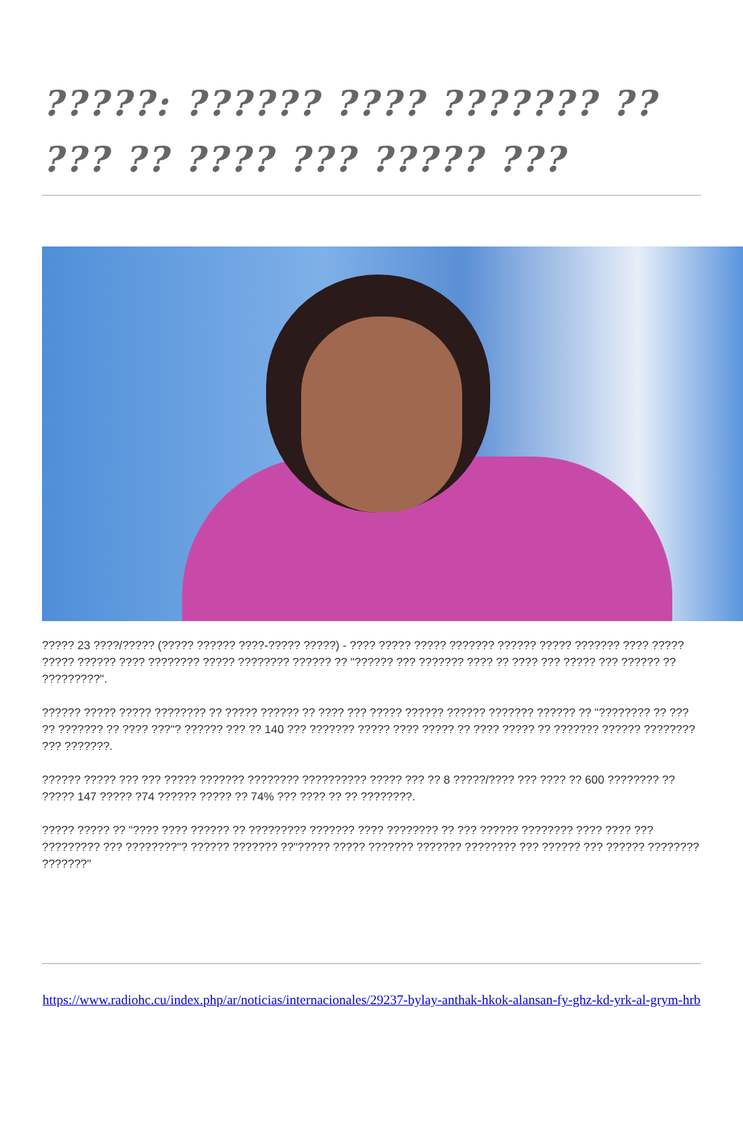?????: ?????? ???? ??????? ?? ??? ?? ???? ??? ????? ???
????? 23 ????/????? (????? ?????? ????-????? ?????) - ???? ????? ????? ??????? ?????? ????? ??????? ???? ????? ????? ?????? ???? ???????? ????? ???????? ?????? ?? "?????? ??? ??????? ???? ?? ???? ??? ????? ??? ?????? ?? ?????????".
?????? ????? ????? ???????? ?? ????? ?????? ?? ???? ??? ????? ?????? ?????? ??????? ?????? ?? "???????? ?? ??? ?? ??????? ?? ???? ???"? ?????? ??? ?? 140 ??? ??????? ????? ???? ????? ?? ???? ????? ?? ??????? ?????? ???????? ??? ???????.
?????? ????? ??? ??? ????? ??????? ???????? ?????????? ????? ??? ?? 8 ?????/???? ??? ???? ?? 600 ???????? ?? ????? 147 ????? ?74 ?????? ????? ?? 74% ??? ???? ?? ?? ????????.
????? ????? ?? "???? ???? ?????? ?? ????????? ??????? ???? ???????? ?? ??? ?????? ???????? ???? ???? ??? ????????? ??? ????????"? ?????? ??????? ??"????? ????? ??????? ??????? ???????? ??? ?????? ??? ?????? ???????? ???????"
https://www.radiohc.cu/index.php/ar/noticias/internacionales/29237-bylay-anthak-hkok-alansan-fy-ghz-kd-yrk-al-grym-hrb